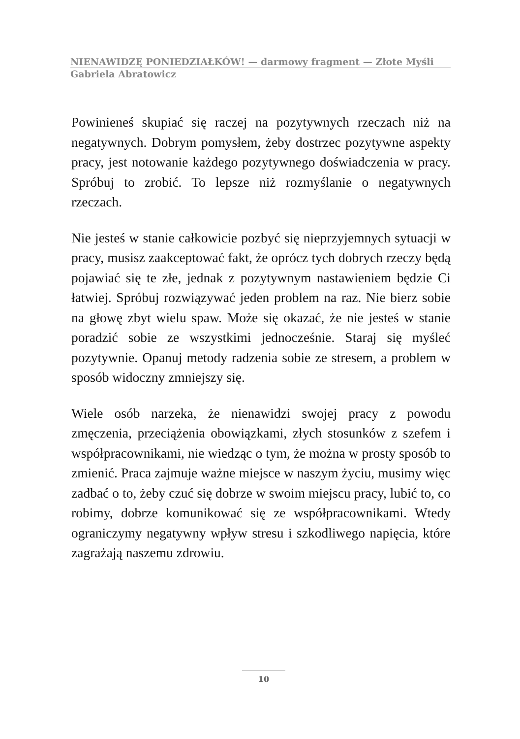NIENAWIDZĘ PONIEDZIAŁKÓW! — darmowy fragment — Złote Myśli
Gabriela Abratowicz
Powinieneś skupiać się raczej na pozytywnych rzeczach niż na negatywnych. Dobrym pomysłem, żeby dostrzec pozytywne aspekty pracy, jest notowanie każdego pozytywnego doświadczenia w pracy. Spróbuj to zrobić. To lepsze niż rozmyślanie o negatywnych rzeczach.
Nie jesteś w stanie całkowicie pozbyć się nieprzyjemnych sytuacji w pracy, musisz zaakceptować fakt, że oprócz tych dobrych rzeczy będą pojawiać się te złe, jednak z pozytywnym nastawieniem będzie Ci łatwiej. Spróbuj rozwiązywać jeden problem na raz. Nie bierz sobie na głowę zbyt wielu spaw. Może się okazać, że nie jesteś w stanie poradzić sobie ze wszystkimi jednocześnie. Staraj się myśleć pozytywnie. Opanuj metody radzenia sobie ze stresem, a problem w sposób widoczny zmniejszy się.
Wiele osób narzeka, że nienawidzi swojej pracy z powodu zmęczenia, przeciążenia obowiązkami, złych stosunków z szefem i współpracownikami, nie wiedząc o tym, że można w prosty sposób to zmienić. Praca zajmuje ważne miejsce w naszym życiu, musimy więc zadbać o to, żeby czuć się dobrze w swoim miejscu pracy, lubić to, co robimy, dobrze komunikować się ze współpracownikami. Wtedy ograniczymy negatywny wpływ stresu i szkodliwego napięcia, które zagrażają naszemu zdrowiu.
10